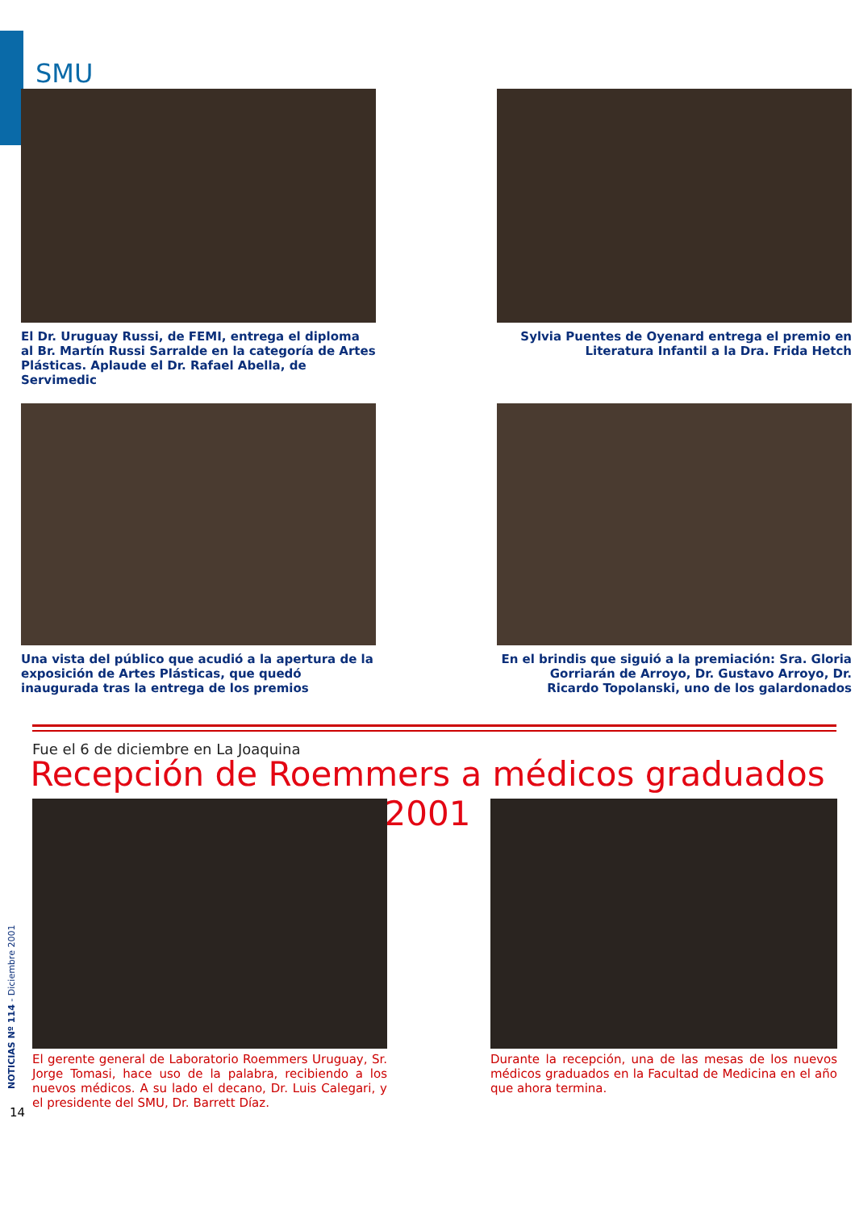SMU
El Dr. Uruguay Russi, de FEMI, entrega el diploma al Br. Martín Russi Sarralde en la categoría de Artes Plásticas. Aplaude el Dr. Rafael Abella, de Servimedic
Sylvia Puentes de Oyenard entrega el premio en Literatura Infantil a la Dra. Frida Hetch
Una vista del público que acudió a la apertura de la exposición de Artes Plásticas, que quedó inaugurada tras la entrega de los premios
En el brindis que siguió a la premiación: Sra. Gloria Gorriarán de Arroyo, Dr. Gustavo Arroyo, Dr. Ricardo Topolanski, uno de los galardonados
Fue el 6 de diciembre en La Joaquina
Recepción de Roemmers a médicos graduados 2001
El gerente general de Laboratorio Roemmers Uruguay, Sr. Jorge Tomasi, hace uso de la palabra, recibiendo a los nuevos médicos. A su lado el decano, Dr. Luis Calegari, y el presidente del SMU, Dr. Barrett Díaz.
Durante la recepción, una de las mesas de los nuevos médicos graduados en la Facultad de Medicina en el año que ahora termina.
NOTICIAS Nº 114 - Diciembre 2001
14